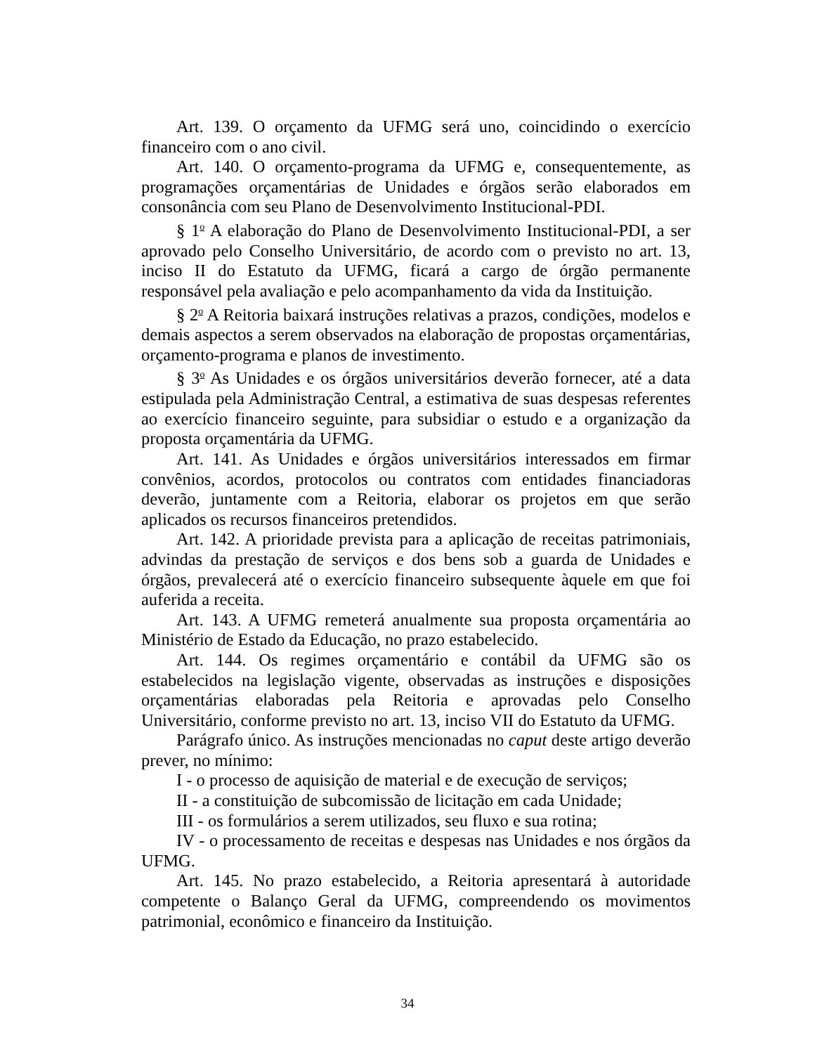Art. 139. O orçamento da UFMG será uno, coincidindo o exercício financeiro com o ano civil.
Art. 140. O orçamento-programa da UFMG e, consequentemente, as programações orçamentárias de Unidades e órgãos serão elaborados em consonância com seu Plano de Desenvolvimento Institucional-PDI.
§ 1<sup>o</sup> A elaboração do Plano de Desenvolvimento Institucional-PDI, a ser aprovado pelo Conselho Universitário, de acordo com o previsto no art. 13, inciso II do Estatuto da UFMG, ficará a cargo de órgão permanente responsável pela avaliação e pelo acompanhamento da vida da Instituição.
§ 2<sup>o</sup> A Reitoria baixará instruções relativas a prazos, condições, modelos e demais aspectos a serem observados na elaboração de propostas orçamentárias, orçamento-programa e planos de investimento.
§ 3<sup>o</sup> As Unidades e os órgãos universitários deverão fornecer, até a data estipulada pela Administração Central, a estimativa de suas despesas referentes ao exercício financeiro seguinte, para subsidiar o estudo e a organização da proposta orçamentária da UFMG.
Art. 141. As Unidades e órgãos universitários interessados em firmar convênios, acordos, protocolos ou contratos com entidades financiadoras deverão, juntamente com a Reitoria, elaborar os projetos em que serão aplicados os recursos financeiros pretendidos.
Art. 142. A prioridade prevista para a aplicação de receitas patrimoniais, advindas da prestação de serviços e dos bens sob a guarda de Unidades e órgãos, prevalecerá até o exercício financeiro subsequente àquele em que foi auferida a receita.
Art. 143. A UFMG remeterá anualmente sua proposta orçamentária ao Ministério de Estado da Educação, no prazo estabelecido.
Art. 144. Os regimes orçamentário e contábil da UFMG são os estabelecidos na legislação vigente, observadas as instruções e disposições orçamentárias elaboradas pela Reitoria e aprovadas pelo Conselho Universitário, conforme previsto no art. 13, inciso VII do Estatuto da UFMG.
Parágrafo único. As instruções mencionadas no caput deste artigo deverão prever, no mínimo:
I - o processo de aquisição de material e de execução de serviços;
II - a constituição de subcomissão de licitação em cada Unidade;
III - os formulários a serem utilizados, seu fluxo e sua rotina;
IV - o processamento de receitas e despesas nas Unidades e nos órgãos da UFMG.
Art. 145. No prazo estabelecido, a Reitoria apresentará à autoridade competente o Balanço Geral da UFMG, compreendendo os movimentos patrimonial, econômico e financeiro da Instituição.
34